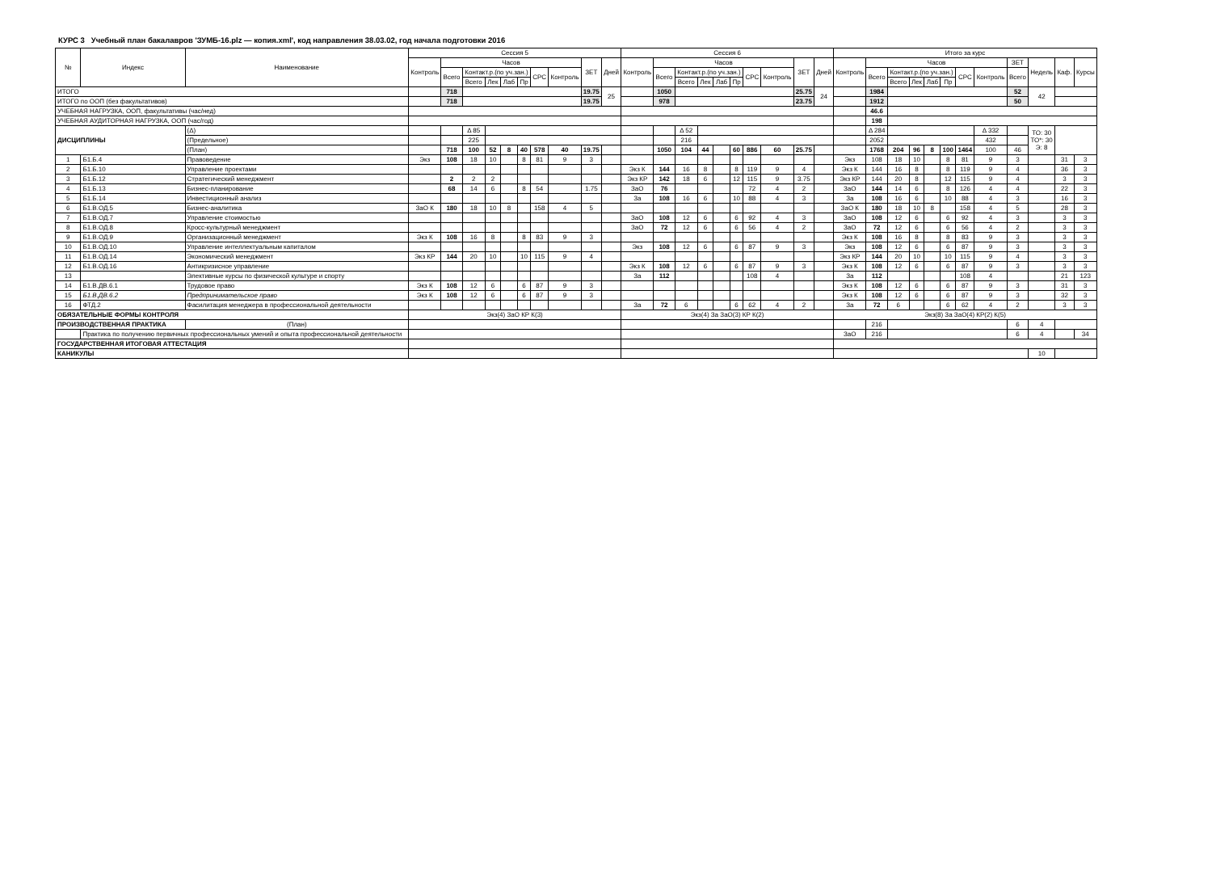КУРС 3 Учебный план бакалавров 'ЗУМБ-16.plz — копия.xml', код направления 38.03.02, год начала подготовки 2016
| № | Индекс | Наименование | Сессия 5 | | | | | | | | | | Сессия 6 | | | | | | | | | | Итого за курс | | | | | | | | | | | |
| --- | --- | --- | --- | --- | --- | --- | --- | --- | --- | --- | --- | --- | --- | --- | --- | --- | --- | --- | --- | --- | --- | --- | --- | --- | --- | --- | --- | --- | --- | --- | --- | --- | --- | --- |
| | | | Контроль | Часов | | | | | | | ЗЕТ | Дней | Контроль | Часов | | | | | | | ЗЕТ | Дней | Контроль | Часов | | | | | | | ЗЕТ | Недель | Каф. | Курсы |
| | | | | Всего | Контакт.р.(по уч.зан.) | | | | СРС | Контроль | | | | Всего | Контакт.р.(по уч.зан.) | | | | СРС | Контроль | | | | Всего | Контакт.р.(по уч.зан.) | | | | СРС | Контроль | Всего | | | |
| | | | | | Всего | Лек | Лаб | Пр | | | | | | | Всего | Лек | Лаб | Пр | | | | | | | Всего | Лек | Лаб | Пр | | | | | | |
| ИТОГО | | | | 718 | | | | | | | 19.75 | 25 | | 1050 | | | | | | | 25.75 | 24 | | 1984 | | | | | | | 52 | 42 | | |
| ИТОГО по ООП (без факультативов) | | | | 718 | | | | | | | 19.75 | | | 978 | | | | | | | 23.75 | | | 1912 | | | | | | | 50 | | | |
| УЧЕБНАЯ НАГРУЗКА, ООП, факультативы (час/нед) | | | | | | | | | | | | | | | | | | | | | | | | 46.6 | | | | | | | | | | |
| УЧЕБНАЯ АУДИТОРНАЯ НАГРУЗКА, ООП (час/год) | | | | | | | | | | | | | | | | | | | | | | | | 198 | | | | | | | | | | |
| ДИСЦИПЛИНЫ | | (Δ) | | | Δ 85 | | | | | | | | | | Δ 52 | | | | | | | | | Δ 284 | | | | | | Δ 332 | | ТО: 30 ТО*: 30 Э: 8 | | |
| | | (Предельное) | | | 225 | | | | | | | | | | 216 | | | | | | | | | 2052 | | | | | | 432 | | | | |
| | | (План) | | 718 | 100 | 52 | 8 | 40 | 578 | 40 | 19.75 | | | 1050 | 104 | 44 | | 60 | 886 | 60 | 25.75 | | | 1768 | 204 | 96 | 8 | 100 | 1464 | 100 | 46 | | | |
| 1 | Б1.Б.4 | Правоведение | Экз | 108 | 18 | 10 | | 8 | 81 | 9 | 3 | | | | | | | | | | | | Экз | 108 | 18 | 10 | | 8 | 81 | 9 | 3 | | 31 | 3 |
| 2 | Б1.Б.10 | Управление проектами | | | | | | | | | | | Экз К | 144 | 16 | 8 | | 8 | 119 | 9 | 4 | | Экз К | 144 | 16 | 8 | | 8 | 119 | 9 | 4 | | 36 | 3 |
| 3 | Б1.Б.12 | Стратегический менеджмент | | 2 | 2 | 2 | | | | | | | Экз КР | 142 | 18 | 6 | | 12 | 115 | 9 | 3.75 | | Экз КР | 144 | 20 | 8 | | 12 | 115 | 9 | 4 | | 3 | 3 |
| 4 | Б1.Б.13 | Бизнес-планирование | | 68 | 14 | 6 | | 8 | 54 | | 1.75 | | ЗаО | 76 | | | | | 72 | 4 | 2 | | ЗаО | 144 | 14 | 6 | | 8 | 126 | 4 | 4 | | 22 | 3 |
| 5 | Б1.Б.14 | Инвестиционный анализ | | | | | | | | | | | За | 108 | 16 | 6 | | 10 | 88 | 4 | 3 | | За | 108 | 16 | 6 | | 10 | 88 | 4 | 3 | | 16 | 3 |
| 6 | Б1.В.ОД.5 | Бизнес-аналитика | ЗаО К | 180 | 18 | 10 | 8 | | 158 | 4 | 5 | | | | | | | | | | | | ЗаО К | 180 | 18 | 10 | 8 | | 158 | 4 | 5 | | 28 | 3 |
| 7 | Б1.В.ОД.7 | Управление стоимостью | | | | | | | | | | | ЗаО | 108 | 12 | 6 | | 6 | 92 | 4 | 3 | | ЗаО | 108 | 12 | 6 | | 6 | 92 | 4 | 3 | | 3 | 3 |
| 8 | Б1.В.ОД.8 | Кросс-культурный менеджмент | | | | | | | | | | | ЗаО | 72 | 12 | 6 | | 6 | 56 | 4 | 2 | | ЗаО | 72 | 12 | 6 | | 6 | 56 | 4 | 2 | | 3 | 3 |
| 9 | Б1.В.ОД.9 | Организационный менеджмент | Экз К | 108 | 16 | 8 | | 8 | 83 | 9 | 3 | | | | | | | | | | | | Экз К | 108 | 16 | 8 | | 8 | 83 | 9 | 3 | | 3 | 3 |
| 10 | Б1.В.ОД.10 | Управление интеллектуальным капиталом | | | | | | | | | | | Экз | 108 | 12 | 6 | | 6 | 87 | 9 | 3 | | Экз | 108 | 12 | 6 | | 6 | 87 | 9 | 3 | | 3 | 3 |
| 11 | Б1.В.ОД.14 | Экономический менеджмент | Экз КР | 144 | 20 | 10 | | 10 | 115 | 9 | 4 | | | | | | | | | | | | Экз КР | 144 | 20 | 10 | | 10 | 115 | 9 | 4 | | 3 | 3 |
| 12 | Б1.В.ОД.16 | Антикризисное управление | | | | | | | | | | | Экз К | 108 | 12 | 6 | | 6 | 87 | 9 | 3 | | Экз К | 108 | 12 | 6 | | 6 | 87 | 9 | 3 | | 3 | 3 |
| 13 | | Элективные курсы по физической культуре и спорту | | | | | | | | | | | За | 112 | | | | | 108 | 4 | | | За | 112 | | | | | 108 | 4 | | | 21 | 123 |
| 14 | Б1.В.ДВ.6.1 | Трудовое право | Экз К | 108 | 12 | 6 | | 6 | 87 | 9 | 3 | | | | | | | | | | | | Экз К | 108 | 12 | 6 | | 6 | 87 | 9 | 3 | | 31 | 3 |
| 15 | Б1.В.ДВ.6.2 | Предпринимательское право | Экз К | 108 | 12 | 6 | | 6 | 87 | 9 | 3 | | | | | | | | | | | | Экз К | 108 | 12 | 6 | | 6 | 87 | 9 | 3 | | 32 | 3 |
| 16 | ФТД.2 | Фасилитация менеджера в профессиональной деятельности | | | | | | | | | | | За | 72 | 6 | | | 6 | 62 | 4 | 2 | | За | 72 | 6 | | | 6 | 62 | 4 | 2 | | 3 | 3 |
| ОБЯЗАТЕЛЬНЫЕ ФОРМЫ КОНТРОЛЯ | | | Экз(4) ЗаО КР К(3) | | | | | | | | | | Экз(4) За ЗаО(3) КР К(2) | | | | | | | | | | Экз(8) За ЗаО(4) КР(2) К(5) | | | | | | | | | | | |
| ПРОИЗВОДСТВЕННАЯ ПРАКТИКА | | (План) | | | | | | | | | | | | | | | | | | | | | | 216 | | | | | | | 6 | 4 | | |
| | Практика по получению первичных профессиональных умений и опыта профессиональной деятельности | | | | | | | | | | | | | | | | | | | | | | ЗаО | 216 | | | | | | | 6 | 4 | | 34 |
| ГОСУДАРСТВЕННАЯ ИТОГОВАЯ АТТЕСТАЦИЯ | | | | | | | | | | | | | | | | | | | | | | | | | | | | | | | | | | |
| КАНИКУЛЫ | | | | | | | | | | | | | | | | | | | | | | | | | | | | | | | | 10 | | |